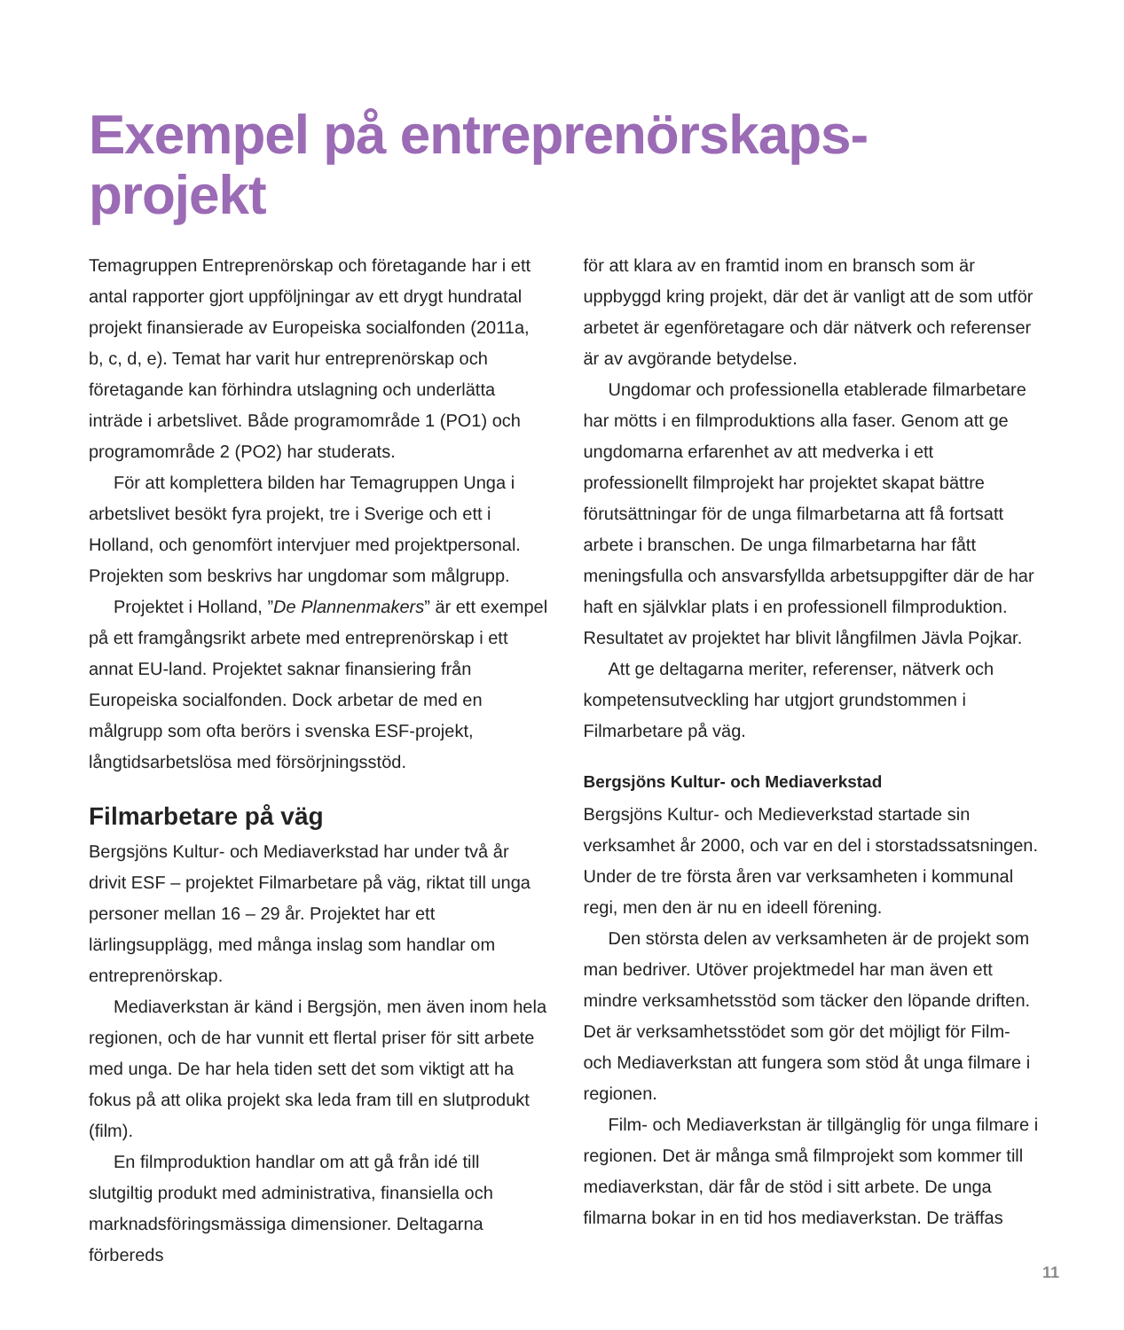Exempel på entreprenörskaps-
projekt
Temagruppen Entreprenörskap och företagande har i ett antal rapporter gjort uppföljningar av ett drygt hundratal projekt finansierade av Europeiska socialfonden (2011a, b, c, d, e). Temat har varit hur entreprenörskap och företagande kan förhindra utslagning och underlätta inträde i arbetslivet. Både programområde 1 (PO1) och programområde 2 (PO2) har studerats.
För att komplettera bilden har Temagruppen Unga i arbetslivet besökt fyra projekt, tre i Sverige och ett i Holland, och genomfört intervjuer med projektpersonal. Projekten som beskrivs har ungdomar som målgrupp.
Projektet i Holland, ”De Plannenmakers” är ett exempel på ett framgångsrikt arbete med entreprenörskap i ett annat EU-land. Projektet saknar finansiering från Europeiska socialfonden. Dock arbetar de med en målgrupp som ofta berörs i svenska ESF-projekt, långtidsarbetslösa med försörjningsstöd.
Filmarbetare på väg
Bergsjöns Kultur- och Mediaverkstad har under två år drivit ESF – projektet Filmarbetare på väg, riktat till unga personer mellan 16 – 29 år. Projektet har ett lärlingsupplägg, med många inslag som handlar om entreprenörskap.
Mediaverkstan är känd i Bergsjön, men även inom hela regionen, och de har vunnit ett flertal priser för sitt arbete med unga. De har hela tiden sett det som viktigt att ha fokus på att olika projekt ska leda fram till en slutprodukt (film).
En filmproduktion handlar om att gå från idé till slutgiltig produkt med administrativa, finansiella och marknadsföringsmässiga dimensioner. Deltagarna förbereds
för att klara av en framtid inom en bransch som är uppbyggd kring projekt, där det är vanligt att de som utför arbetet är egenföretagare och där nätverk och referenser är av avgörande betydelse.
Ungdomar och professionella etablerade filmarbetare har mötts i en filmproduktions alla faser. Genom att ge ungdomarna erfarenhet av att medverka i ett professionellt filmprojekt har projektet skapat bättre förutsättningar för de unga filmarbetarna att få fortsatt arbete i branschen. De unga filmarbetarna har fått meningsfulla och ansvarsfyllda arbetsuppgifter där de har haft en självklar plats i en professionell filmproduktion. Resultatet av projektet har blivit långfilmen Jävla Pojkar.
Att ge deltagarna meriter, referenser, nätverk och kompetensutveckling har utgjort grundstommen i Filmarbetare på väg.
Bergsjöns Kultur- och Mediaverkstad
Bergsjöns Kultur- och Medieverkstad startade sin verksamhet år 2000, och var en del i storstadssatsningen. Under de tre första åren var verksamheten i kommunal regi, men den är nu en ideell förening.
Den största delen av verksamheten är de projekt som man bedriver. Utöver projektmedel har man även ett mindre verksamhetsstöd som täcker den löpande driften. Det är verksamhetsstödet som gör det möjligt för Film- och Mediaverkstan att fungera som stöd åt unga filmare i regionen.
Film- och Mediaverkstan är tillgänglig för unga filmare i regionen. Det är många små filmprojekt som kommer till mediaverkstan, där får de stöd i sitt arbete. De unga filmarna bokar in en tid hos mediaverkstan. De träffas
11